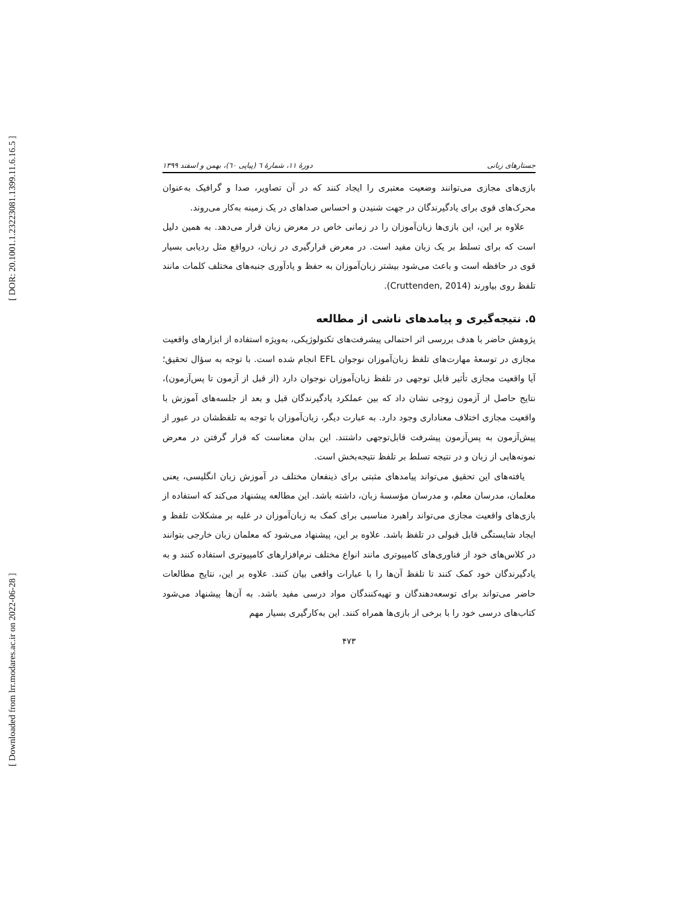[ DOR: 20.1001.1.23223081.1399.11.6.16.5 ]
[ Downloaded from lrr.modares.ac.ir on 2022-06-28 ]
جستارهای زبانی دورهٔ ۱۱، شمارهٔ ٦ (پیاپی ٦٠)، بهمن و اسفند ۱۳۹۹
بازی‌های مجازی می‌توانند وضعیت معتبری را ایجاد کنند که در آن تصاویر، صدا و گرافیک به‌عنوان محرک‌های قوی برای یادگیرندگان در جهت شنیدن و احساس صداهای در یک زمینه به‌کار می‌روند.
علاوه بر این، این بازی‌ها زبان‌آموزان را در زمانی خاص در معرض زبان قرار می‌دهد. به همین دلیل است که برای تسلط بر یک زبان مفید است. در معرض قرارگیری در زبان، درواقع مثل ردیابی بسیار قوی در حافظه است و باعث می‌شود بیشتر زبان‌آموزان به حفظ و یادآوری جنبه‌های مختلف کلمات مانند تلفظ روی بیاورند (Cruttenden, 2014).
۵. نتیجه‌گیری و پیامدهای ناشی از مطالعه
پژوهش حاضر با هدف بررسی اثر احتمالی پیشرفت‌های تکنولوژیکی، به‌ویژه استفاده از ابزارهای واقعیت مجازی در توسعهٔ مهارت‌های تلفظ زبان‌آموزان نوجوان EFL انجام شده است. با توجه به سؤال تحقیق؛ آیا واقعیت مجازی تأثیر قابل توجهی در تلفظ زبان‌آموزان نوجوان دارد (از قبل از آزمون تا پس‌آزمون)، نتایج حاصل از آزمون زوجی نشان داد که بین عملکرد یادگیرندگان قبل و بعد از جلسه‌های آموزش با واقعیت مجازی اختلاف معناداری وجود دارد. به عبارت دیگر، زبان‌آموزان با توجه به تلفظشان در عبور از پیش‌آزمون به پس‌آزمون پیشرفت قابل‌توجهی داشتند. این بدان معناست که قرار گرفتن در معرض نمونه‌هایی از زبان و در نتیجه تسلط بر تلفظ نتیجه‌بخش است.
یافته‌های این تحقیق می‌تواند پیامدهای مثبتی برای ذینفعان مختلف در آموزش زبان انگلیسی، یعنی معلمان، مدرسان معلم، و مدرسان مؤسسهٔ زبان، داشته باشد. این مطالعه پیشنهاد می‌کند که استفاده از بازی‌های واقعیت مجازی می‌تواند راهبرد مناسبی برای کمک به زبان‌آموزان در غلبه بر مشکلات تلفظ و ایجاد شایستگی قابل قبولی در تلفظ باشد. علاوه بر این، پیشنهاد می‌شود که معلمان زبان خارجی بتوانند در کلاس‌های خود از فناوری‌های کامپیوتری مانند انواع مختلف نرم‌افزارهای کامپیوتری استفاده کنند و به یادگیرندگان خود کمک کنند تا تلفظ آن‌ها را با عبارات واقعی بیان کنند. علاوه بر این، نتایج مطالعات حاضر می‌تواند برای توسعه‌دهندگان و تهیه‌کنندگان مواد درسی مفید باشد. به آن‌ها پیشنهاد می‌شود کتاب‌های درسی خود را با برخی از بازی‌ها همراه کنند. این به‌کارگیری بسیار مهم
۴۷۳